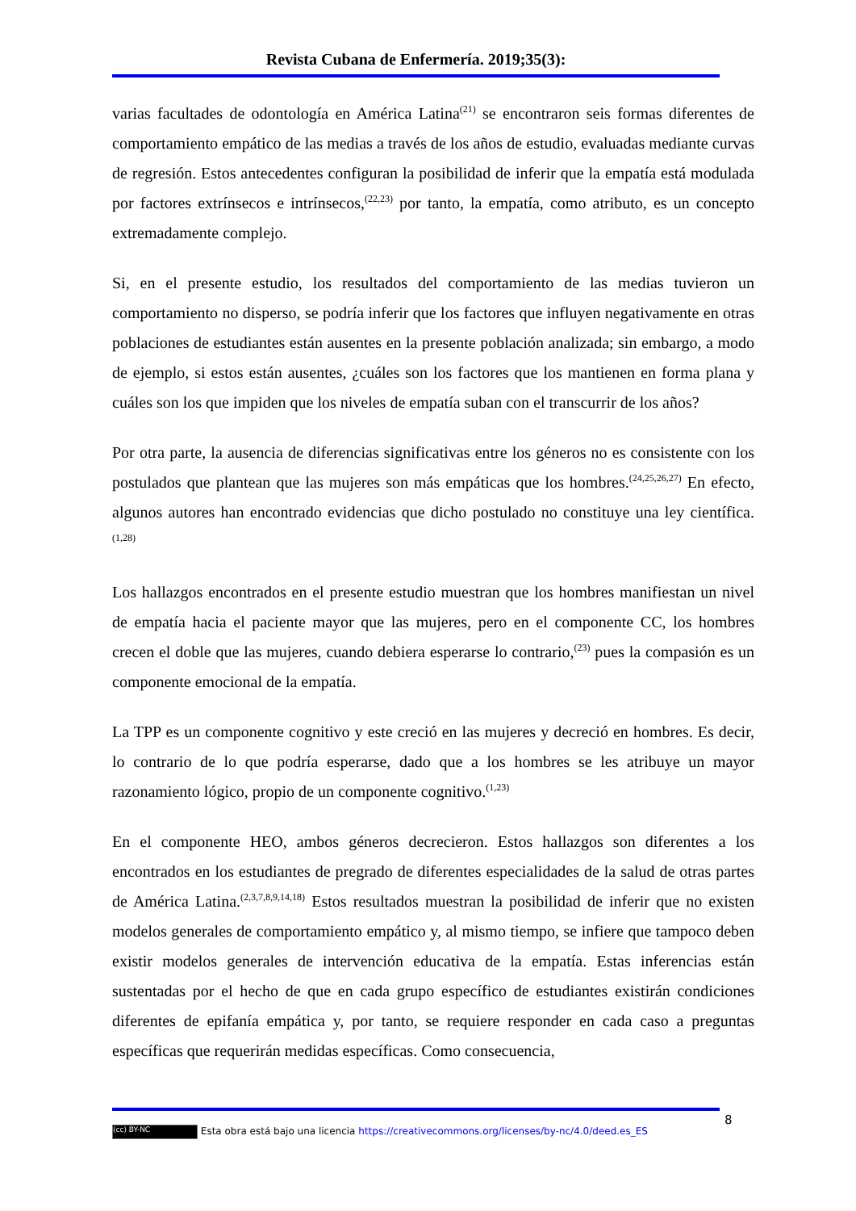Revista Cubana de Enfermería. 2019;35(3):
varias facultades de odontología en América Latina<sup>(21)</sup> se encontraron seis formas diferentes de comportamiento empático de las medias a través de los años de estudio, evaluadas mediante curvas de regresión. Estos antecedentes configuran la posibilidad de inferir que la empatía está modulada por factores extrínsecos e intrínsecos,<sup>(22,23)</sup> por tanto, la empatía, como atributo, es un concepto extremadamente complejo.
Si, en el presente estudio, los resultados del comportamiento de las medias tuvieron un comportamiento no disperso, se podría inferir que los factores que influyen negativamente en otras poblaciones de estudiantes están ausentes en la presente población analizada; sin embargo, a modo de ejemplo, si estos están ausentes, ¿cuáles son los factores que los mantienen en forma plana y cuáles son los que impiden que los niveles de empatía suban con el transcurrir de los años?
Por otra parte, la ausencia de diferencias significativas entre los géneros no es consistente con los postulados que plantean que las mujeres son más empáticas que los hombres.<sup>(24,25,26,27)</sup> En efecto, algunos autores han encontrado evidencias que dicho postulado no constituye una ley científica.<sup>(1,28)</sup>
Los hallazgos encontrados en el presente estudio muestran que los hombres manifiestan un nivel de empatía hacia el paciente mayor que las mujeres, pero en el componente CC, los hombres crecen el doble que las mujeres, cuando debiera esperarse lo contrario,<sup>(23)</sup> pues la compasión es un componente emocional de la empatía.
La TPP es un componente cognitivo y este creció en las mujeres y decreció en hombres. Es decir, lo contrario de lo que podría esperarse, dado que a los hombres se les atribuye un mayor razonamiento lógico, propio de un componente cognitivo.<sup>(1,23)</sup>
En el componente HEO, ambos géneros decrecieron. Estos hallazgos son diferentes a los encontrados en los estudiantes de pregrado de diferentes especialidades de la salud de otras partes de América Latina.<sup>(2,3,7,8,9,14,18)</sup> Estos resultados muestran la posibilidad de inferir que no existen modelos generales de comportamiento empático y, al mismo tiempo, se infiere que tampoco deben existir modelos generales de intervención educativa de la empatía. Estas inferencias están sustentadas por el hecho de que en cada grupo específico de estudiantes existirán condiciones diferentes de epifanía empática y, por tanto, se requiere responder en cada caso a preguntas específicas que requerirán medidas específicas. Como consecuencia,
8
(cc) BY-NC Esta obra está bajo una licencia https://creativecommons.org/licenses/by-nc/4.0/deed.es_ES